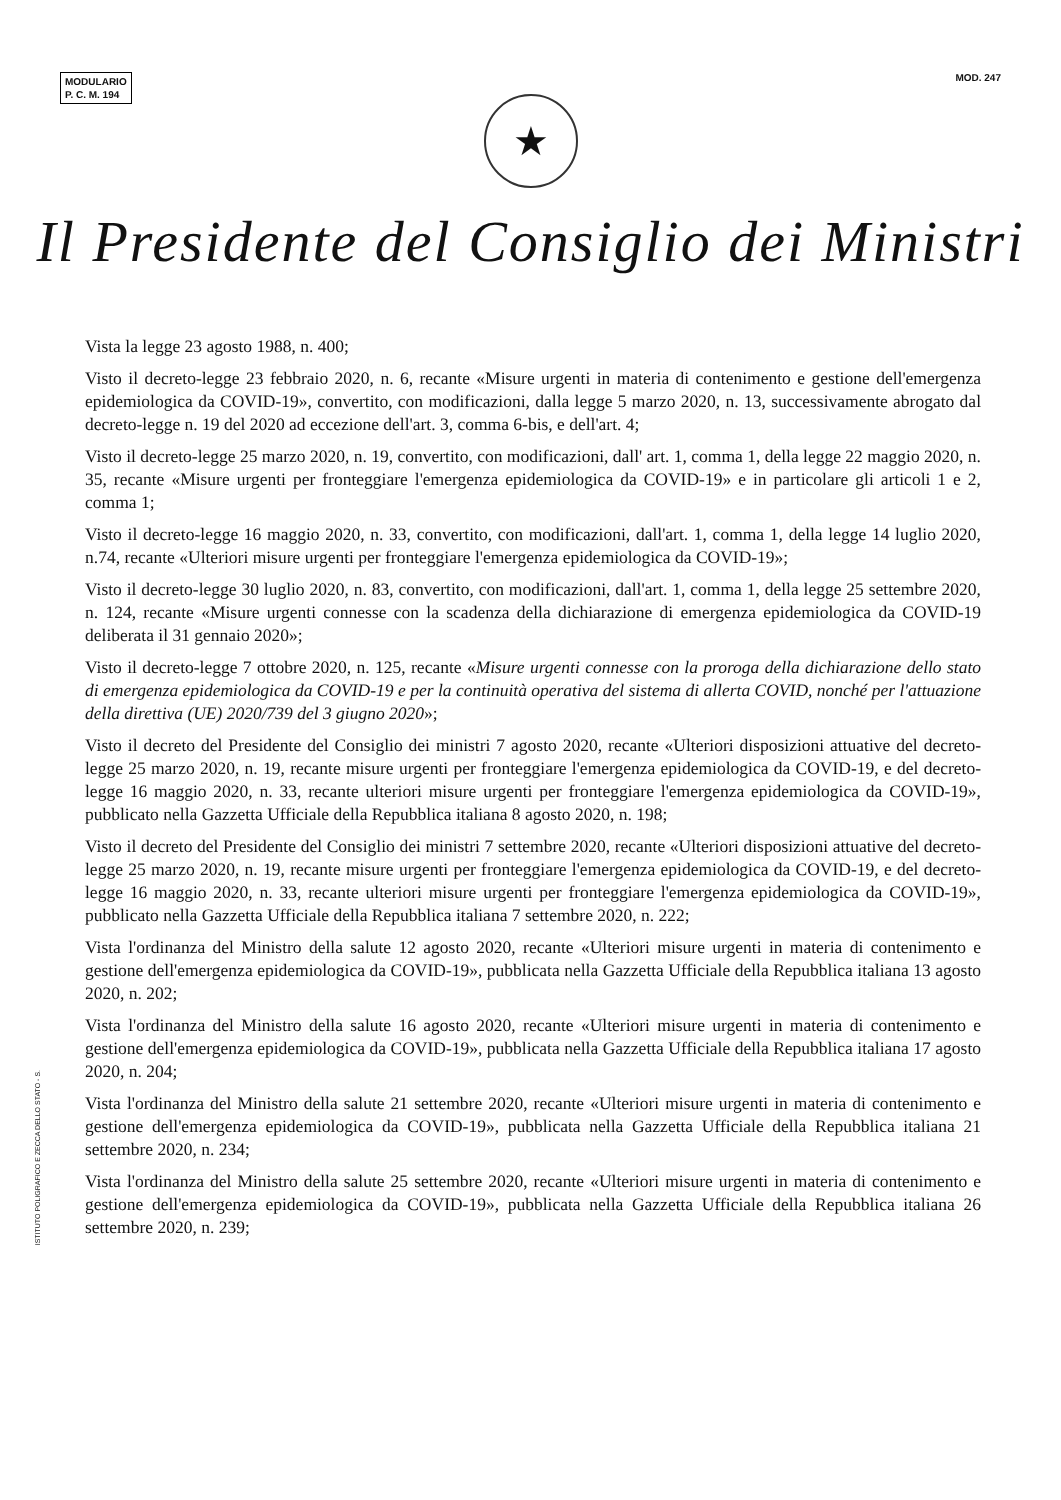MODULARIO
P. C. M. 194
MOD. 247
★
Il Presidente del Consiglio dei Ministri
Vista la legge 23 agosto 1988, n. 400;
Visto il decreto-legge 23 febbraio 2020, n. 6, recante «Misure urgenti in materia di contenimento e gestione dell'emergenza epidemiologica da COVID-19», convertito, con modificazioni, dalla legge 5 marzo 2020, n. 13, successivamente abrogato dal decreto-legge n. 19 del 2020 ad eccezione dell'art. 3, comma 6-bis, e dell'art. 4;
Visto il decreto-legge 25 marzo 2020, n. 19, convertito, con modificazioni, dall' art. 1, comma 1, della legge 22 maggio 2020, n. 35, recante «Misure urgenti per fronteggiare l'emergenza epidemiologica da COVID-19» e in particolare gli articoli 1 e 2, comma 1;
Visto il decreto-legge 16 maggio 2020, n. 33, convertito, con modificazioni, dall'art. 1, comma 1, della legge 14 luglio 2020, n.74, recante «Ulteriori misure urgenti per fronteggiare l'emergenza epidemiologica da COVID-19»;
Visto il decreto-legge 30 luglio 2020, n. 83, convertito, con modificazioni, dall'art. 1, comma 1, della legge 25 settembre 2020, n. 124, recante «Misure urgenti connesse con la scadenza della dichiarazione di emergenza epidemiologica da COVID-19 deliberata il 31 gennaio 2020»;
Visto il decreto-legge 7 ottobre 2020, n. 125, recante «Misure urgenti connesse con la proroga della dichiarazione dello stato di emergenza epidemiologica da COVID-19 e per la continuità operativa del sistema di allerta COVID, nonché per l'attuazione della direttiva (UE) 2020/739 del 3 giugno 2020»;
Visto il decreto del Presidente del Consiglio dei ministri 7 agosto 2020, recante «Ulteriori disposizioni attuative del decreto-legge 25 marzo 2020, n. 19, recante misure urgenti per fronteggiare l'emergenza epidemiologica da COVID-19, e del decreto-legge 16 maggio 2020, n. 33, recante ulteriori misure urgenti per fronteggiare l'emergenza epidemiologica da COVID-19», pubblicato nella Gazzetta Ufficiale della Repubblica italiana 8 agosto 2020, n. 198;
Visto il decreto del Presidente del Consiglio dei ministri 7 settembre 2020, recante «Ulteriori disposizioni attuative del decreto-legge 25 marzo 2020, n. 19, recante misure urgenti per fronteggiare l'emergenza epidemiologica da COVID-19, e del decreto-legge 16 maggio 2020, n. 33, recante ulteriori misure urgenti per fronteggiare l'emergenza epidemiologica da COVID-19», pubblicato nella Gazzetta Ufficiale della Repubblica italiana 7 settembre 2020, n. 222;
Vista l'ordinanza del Ministro della salute 12 agosto 2020, recante «Ulteriori misure urgenti in materia di contenimento e gestione dell'emergenza epidemiologica da COVID-19», pubblicata nella Gazzetta Ufficiale della Repubblica italiana 13 agosto 2020, n. 202;
Vista l'ordinanza del Ministro della salute 16 agosto 2020, recante «Ulteriori misure urgenti in materia di contenimento e gestione dell'emergenza epidemiologica da COVID-19», pubblicata nella Gazzetta Ufficiale della Repubblica italiana 17 agosto 2020, n. 204;
Vista l'ordinanza del Ministro della salute 21 settembre 2020, recante «Ulteriori misure urgenti in materia di contenimento e gestione dell'emergenza epidemiologica da COVID-19», pubblicata nella Gazzetta Ufficiale della Repubblica italiana 21 settembre 2020, n. 234;
Vista l'ordinanza del Ministro della salute 25 settembre 2020, recante «Ulteriori misure urgenti in materia di contenimento e gestione dell'emergenza epidemiologica da COVID-19», pubblicata nella Gazzetta Ufficiale della Repubblica italiana 26 settembre 2020, n. 239;
ISTITUTO POLIGRAFICO E ZECCA DELLO STATO - S.